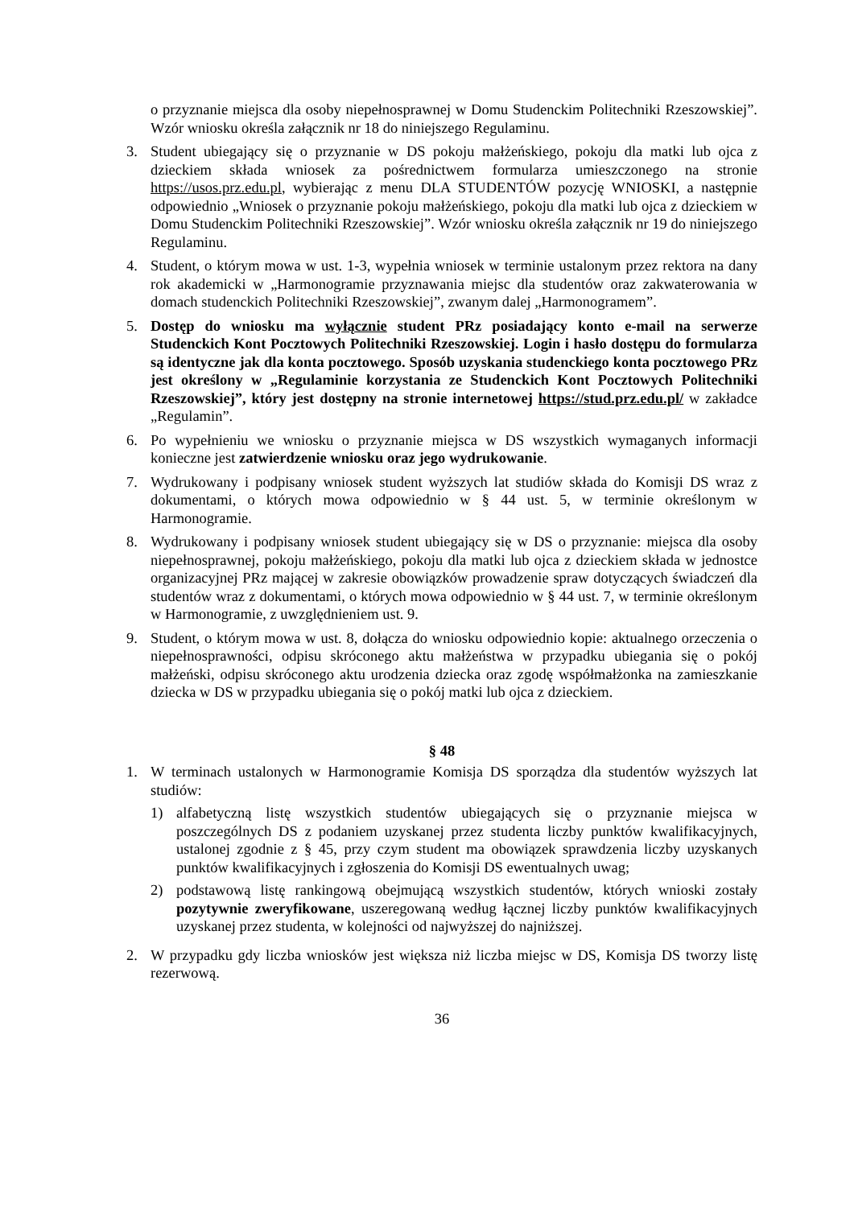o przyznanie miejsca dla osoby niepełnosprawnej w Domu Studenckim Politechniki Rzeszowskiej”. Wzór wniosku określa załącznik nr 18 do niniejszego Regulaminu.
3. Student ubiegający się o przyznanie w DS pokoju małżeńskiego, pokoju dla matki lub ojca z dzieckiem składa wniosek za pośrednictwem formularza umieszczonego na stronie https://usos.prz.edu.pl, wybierając z menu DLA STUDENTÓW pozycję WNIOSKI, a następnie odpowiednio „Wniosek o przyznanie pokoju małżeńskiego, pokoju dla matki lub ojca z dzieckiem w Domu Studenckim Politechniki Rzeszowskiej”. Wzór wniosku określa załącznik nr 19 do niniejszego Regulaminu.
4. Student, o którym mowa w ust. 1-3, wypełnia wniosek w terminie ustalonym przez rektora na dany rok akademicki w „Harmonogramie przyznawania miejsc dla studentów oraz zakwaterowania w domach studenckich Politechniki Rzeszowskiej”, zwanym dalej „Harmonogramem”.
5. Dostęp do wniosku ma wyłącznie student PRz posiadający konto e-mail na serwerze Studenckich Kont Pocztowych Politechniki Rzeszowskiej. Login i hasło dostępu do formularza są identyczne jak dla konta pocztowego. Sposób uzyskania studenckiego konta pocztowego PRz jest określony w „Regulaminie korzystania ze Studenckich Kont Pocztowych Politechniki Rzeszowskiej”, który jest dostępny na stronie internetowej https://stud.prz.edu.pl/ w zakładce „Regulamin”.
6. Po wypełnieniu we wniosku o przyznanie miejsca w DS wszystkich wymaganych informacji konieczne jest zatwierdzenie wniosku oraz jego wydrukowanie.
7. Wydrukowany i podpisany wniosek student wyższych lat studiów składa do Komisji DS wraz z dokumentami, o których mowa odpowiednio w § 44 ust. 5, w terminie określonym w Harmonogramie.
8. Wydrukowany i podpisany wniosek student ubiegający się w DS o przyznanie: miejsca dla osoby niepełnosprawnej, pokoju małżeńskiego, pokoju dla matki lub ojca z dzieckiem składa w jednostce organizacyjnej PRz mającej w zakresie obowiązków prowadzenie spraw dotyczących świadczeń dla studentów wraz z dokumentami, o których mowa odpowiednio w § 44 ust. 7, w terminie określonym w Harmonogramie, z uwzględnieniem ust. 9.
9. Student, o którym mowa w ust. 8, dołącza do wniosku odpowiednio kopie: aktualnego orzeczenia o niepełnosprawności, odpisu skróconego aktu małżeństwa w przypadku ubiegania się o pokój małżeński, odpisu skróconego aktu urodzenia dziecka oraz zgodę współmałżonka na zamieszkanie dziecka w DS w przypadku ubiegania się o pokój matki lub ojca z dzieckiem.
§ 48
1. W terminach ustalonych w Harmonogramie Komisja DS sporządza dla studentów wyższych lat studiów:
1) alfabetyczną listę wszystkich studentów ubiegających się o przyznanie miejsca w poszczególnych DS z podaniem uzyskanej przez studenta liczby punktów kwalifikacyjnych, ustalonej zgodnie z § 45, przy czym student ma obowiązek sprawdzenia liczby uzyskanych punktów kwalifikacyjnych i zgłoszenia do Komisji DS ewentualnych uwag;
2) podstawową listę rankingową obejmującą wszystkich studentów, których wnioski zostały pozytywnie zweryfikowane, uszeregowaną według łącznej liczby punktów kwalifikacyjnych uzyskanej przez studenta, w kolejności od najwyższej do najniższej.
2. W przypadku gdy liczba wniosków jest większa niż liczba miejsc w DS, Komisja DS tworzy listę rezerwową.
36